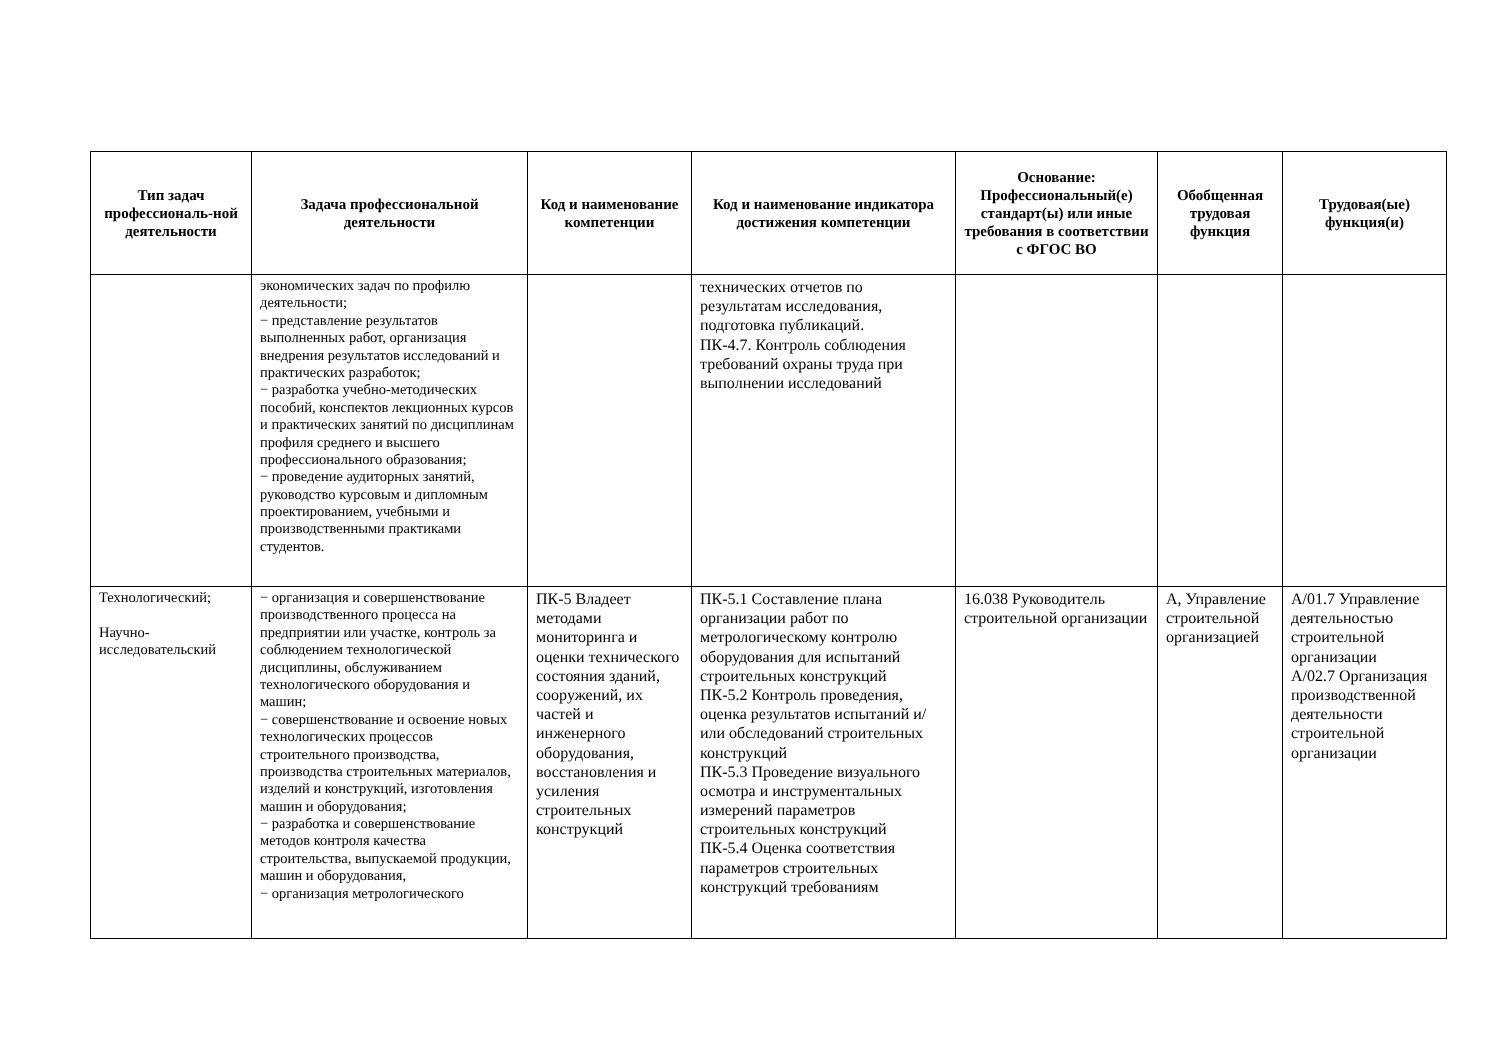| Тип задач профессиональ-ной деятельности | Задача профессиональной деятельности | Код и наименование компетенции | Код и наименование индикатора достижения компетенции | Основание: Профессиональный(е) стандарт(ы) или иные требования в соответствии с ФГОС ВО | Обобщенная трудовая функция | Трудовая(ые) функция(и) |
| --- | --- | --- | --- | --- | --- | --- |
| | экономических задач по профилю деятельности; − представление результатов выполненных работ, организация внедрения результатов исследований и практических разработок; − разработка учебно-методических пособий, конспектов лекционных курсов и практических занятий по дисциплинам профиля среднего и высшего профессионального образования; − проведение аудиторных занятий, руководство курсовым и дипломным проектированием, учебными и производственными практиками студентов. | | технических отчетов по результатам исследования, подготовка публикаций. ПК-4.7. Контроль соблюдения требований охраны труда при выполнении исследований | | | |
| Технологический; Научно-исследовательский | − организация и совершенствование производственного процесса на предприятии или участке, контроль за соблюдением технологической дисциплины, обслуживанием технологического оборудования и машин; − совершенствование и освоение новых технологических процессов строительного производства, производства строительных материалов, изделий и конструкций, изготовления машин и оборудования; − разработка и совершенствование методов контроля качества строительства, выпускаемой продукции, машин и оборудования, − организация метрологического | ПК-5 Владеет методами мониторинга и оценки технического состояния зданий, сооружений, их частей и инженерного оборудования, восстановления и усиления строительных конструкций | ПК-5.1 Составление плана организации работ по метрологическому контролю оборудования для испытаний строительных конструкций ПК-5.2 Контроль проведения, оценка результатов испытаний и/или обследований строительных конструкций ПК-5.3 Проведение визуального осмотра и инструментальных измерений параметров строительных конструкций ПК-5.4 Оценка соответствия параметров строительных конструкций требованиям | 16.038 Руководитель строительной организации | А, Управление строительной организацией | A/01.7 Управление деятельностью строительной организации A/02.7 Организация производственной деятельности строительной организации |